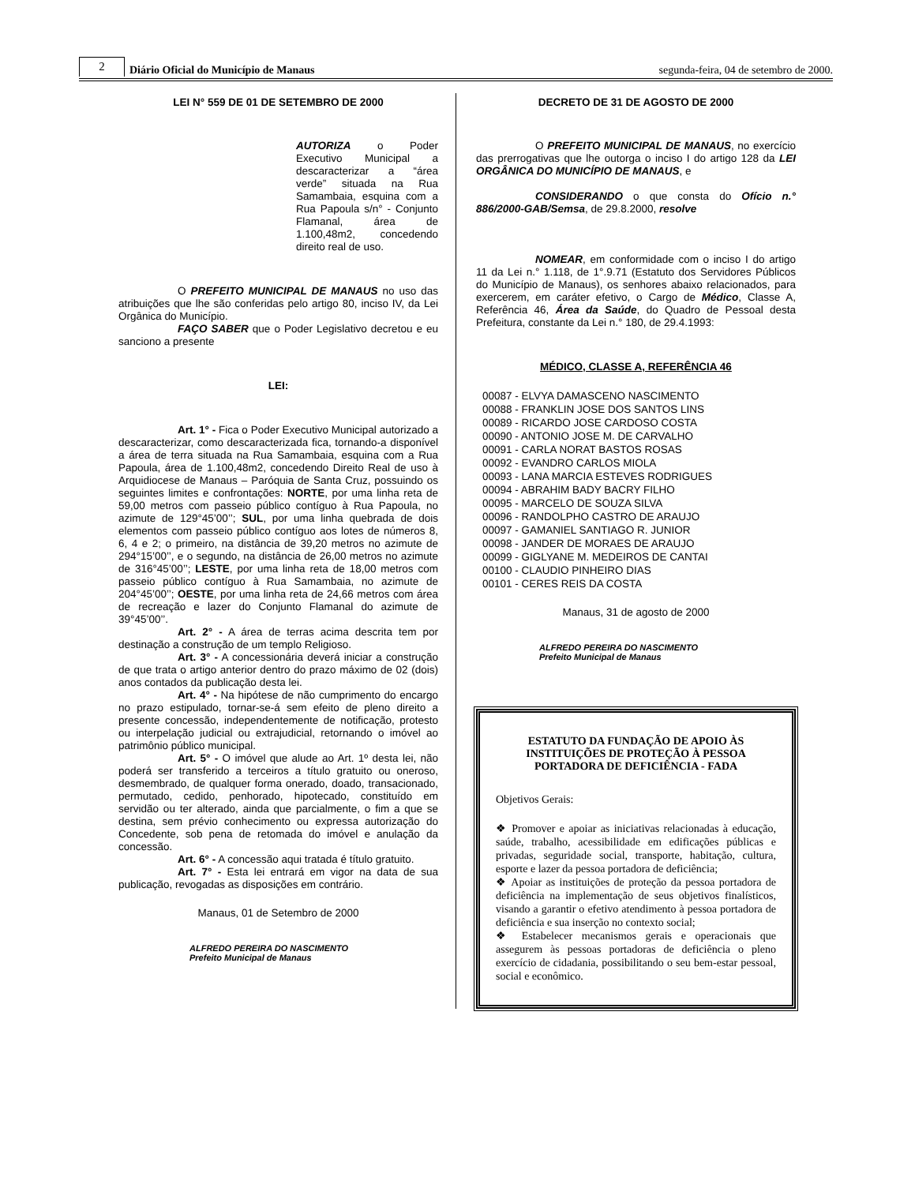2
Diário Oficial do Município de Manaus
segunda-feira, 04 de setembro de 2000.
LEI N° 559 DE 01 DE SETEMBRO DE 2000
AUTORIZA o Poder Executivo Municipal a descaracterizar a “área verde” situada na Rua Samambaia, esquina com a Rua Papoula s/n° - Conjunto Flamanal, área de 1.100,48m2, concedendo direito real de uso.
O PREFEITO MUNICIPAL DE MANAUS no uso das atribuições que lhe são conferidas pelo artigo 80, inciso IV, da Lei Orgânica do Município.
FAÇO SABER que o Poder Legislativo decretou e eu sanciono a presente
LEI:
Art. 1° - Fica o Poder Executivo Municipal autorizado a descaracterizar, como descaracterizada fica, tornando-a disponível a área de terra situada na Rua Samambaia, esquina com a Rua Papoula, área de 1.100,48m2, concedendo Direito Real de uso à Arquidiocese de Manaus – Paróquia de Santa Cruz, possuindo os seguintes limites e confrontações: NORTE, por uma linha reta de 59,00 metros com passeio público contíguo à Rua Papoula, no azimute de 129°45’00’’; SUL, por uma linha quebrada de dois elementos com passeio público contíguo aos lotes de números 8, 6, 4 e 2; o primeiro, na distância de 39,20 metros no azimute de 294°15’00’’, e o segundo, na distância de 26,00 metros no azimute de 316°45’00’’; LESTE, por uma linha reta de 18,00 metros com passeio público contíguo à Rua Samambaia, no azimute de 204°45’00’’; OESTE, por uma linha reta de 24,66 metros com área de recreação e lazer do Conjunto Flamanal do azimute de 39°45’00’’.
Art. 2° - A área de terras acima descrita tem por destinação a construção de um templo Religioso.
Art. 3° - A concessionária deverá iniciar a construção de que trata o artigo anterior dentro do prazo máximo de 02 (dois) anos contados da publicação desta lei.
Art. 4° - Na hipótese de não cumprimento do encargo no prazo estipulado, tornar-se-á sem efeito de pleno direito a presente concessão, independentemente de notificação, protesto ou interpelação judicial ou extrajudicial, retornando o imóvel ao patrimônio público municipal.
Art. 5° - O imóvel que alude ao Art. 1º desta lei, não poderá ser transferido a terceiros a título gratuito ou oneroso, desmembrado, de qualquer forma onerado, doado, transacionado, permutado, cedido, penhorado, hipotecado, constituído em servidão ou ter alterado, ainda que parcialmente, o fim a que se destina, sem prévio conhecimento ou expressa autorização do Concedente, sob pena de retomada do imóvel e anulação da concessão.
Art. 6° - A concessão aqui tratada é título gratuito.
Art. 7° - Esta lei entrará em vigor na data de sua publicação, revogadas as disposições em contrário.
Manaus, 01 de Setembro de 2000
ALFREDO PEREIRA DO NASCIMENTO
Prefeito Municipal de Manaus
DECRETO DE 31 DE AGOSTO DE 2000
O PREFEITO MUNICIPAL DE MANAUS, no exercício das prerrogativas que lhe outorga o inciso I do artigo 128 da LEI ORGÂNICA DO MUNICÍPIO DE MANAUS, e
CONSIDERANDO o que consta do Ofício n.° 886/2000-GAB/Semsa, de 29.8.2000, resolve
NOMEAR, em conformidade com o inciso I do artigo 11 da Lei n.° 1.118, de 1°.9.71 (Estatuto dos Servidores Públicos do Município de Manaus), os senhores abaixo relacionados, para exercerem, em caráter efetivo, o Cargo de Médico, Classe A, Referência 46, Área da Saúde, do Quadro de Pessoal desta Prefeitura, constante da Lei n.° 180, de 29.4.1993:
MÉDICO, CLASSE A, REFERÊNCIA 46
00087 - ELVYA DAMASCENO NASCIMENTO
00088 - FRANKLIN JOSE DOS SANTOS LINS
00089 - RICARDO JOSE CARDOSO COSTA
00090 - ANTONIO JOSE M. DE CARVALHO
00091 - CARLA NORAT BASTOS ROSAS
00092 - EVANDRO CARLOS MIOLA
00093 - LANA MARCIA ESTEVES RODRIGUES
00094 - ABRAHIM BADY BACRY FILHO
00095 - MARCELO DE SOUZA SILVA
00096 - RANDOLPHO CASTRO DE ARAUJO
00097 - GAMANIEL SANTIAGO R. JUNIOR
00098 - JANDER DE MORAES DE ARAUJO
00099 - GIGLYANE M. MEDEIROS DE CANTAI
00100 - CLAUDIO PINHEIRO DIAS
00101 - CERES REIS DA COSTA
Manaus, 31 de agosto de 2000
ALFREDO PEREIRA DO NASCIMENTO
Prefeito Municipal de Manaus
ESTATUTO DA FUNDAÇÃO DE APOIO ÀS INSTITUIÇÕES DE PROTEÇÃO À PESSOA PORTADORA DE DEFICIÊNCIA - FADA
Objetivos Gerais:
❖ Promover e apoiar as iniciativas relacionadas à educação, saúde, trabalho, acessibilidade em edificações públicas e privadas, seguridade social, transporte, habitação, cultura, esporte e lazer da pessoa portadora de deficiência;
❖ Apoiar as instituições de proteção da pessoa portadora de deficiência na implementação de seus objetivos finalísticos, visando a garantir o efetivo atendimento à pessoa portadora de deficiência e sua inserção no contexto social;
❖ Estabelecer mecanismos gerais e operacionais que assegurem às pessoas portadoras de deficiência o pleno exercício de cidadania, possibilitando o seu bem-estar pessoal, social e econômico.